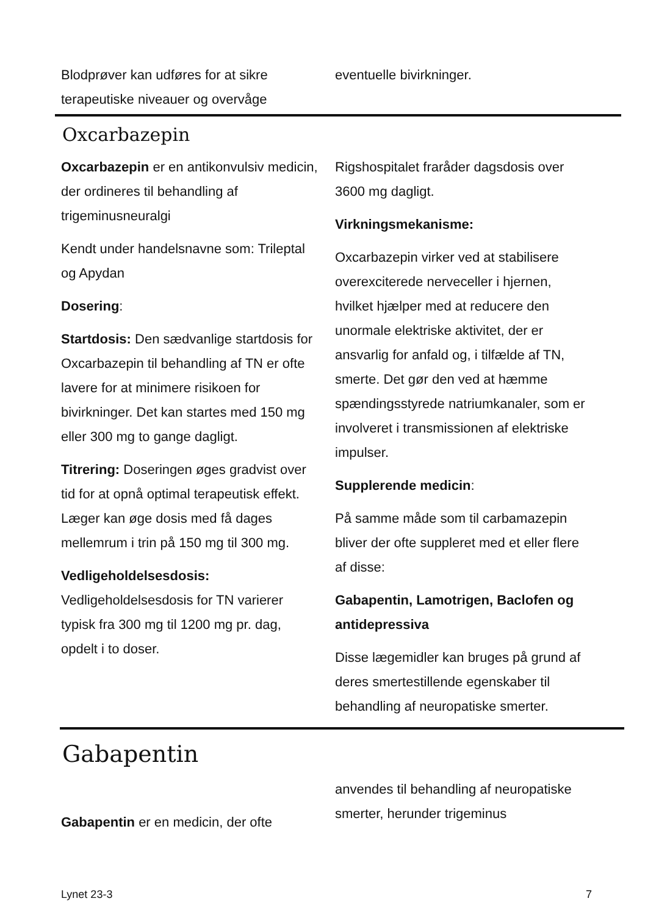Blodprøver kan udføres for at sikre terapeutiske niveauer og overvåge
eventuelle bivirkninger.
Oxcarbazepin
Oxcarbazepin er en antikonvulsiv medicin, der ordineres til behandling af trigeminusneuralgi
Kendt under handelsnavne som: Trileptal og Apydan
Dosering:
Startdosis: Den sædvanlige startdosis for Oxcarbazepin til behandling af TN er ofte lavere for at minimere risikoen for bivirkninger. Det kan startes med 150 mg eller 300 mg to gange dagligt.
Titrering: Doseringen øges gradvist over tid for at opnå optimal terapeutisk effekt. Læger kan øge dosis med få dages mellemrum i trin på 150 mg til 300 mg.
Vedligeholdelsesdosis: Vedligeholdelsesdosis for TN varierer typisk fra 300 mg til 1200 mg pr. dag, opdelt i to doser.
Rigshospitalet fraråder dagsdosis over 3600 mg dagligt.
Virkningsmekanisme:
Oxcarbazepin virker ved at stabilisere overexciterede nerveceller i hjernen, hvilket hjælper med at reducere den unormale elektriske aktivitet, der er ansvarlig for anfald og, i tilfælde af TN, smerte. Det gør den ved at hæmme spændingsstyrede natriumkanaler, som er involveret i transmissionen af elektriske impulser.
Supplerende medicin:
På samme måde som til carbamazepin bliver der ofte suppleret med et eller flere af disse:
Gabapentin, Lamotrigen, Baclofen og antidepressiva
Disse lægemidler kan bruges på grund af deres smertestillende egenskaber til behandling af neuropatiske smerter.
Gabapentin
Gabapentin er en medicin, der ofte
anvendes til behandling af neuropatiske smerter, herunder trigeminus
Lynet 23-3 7